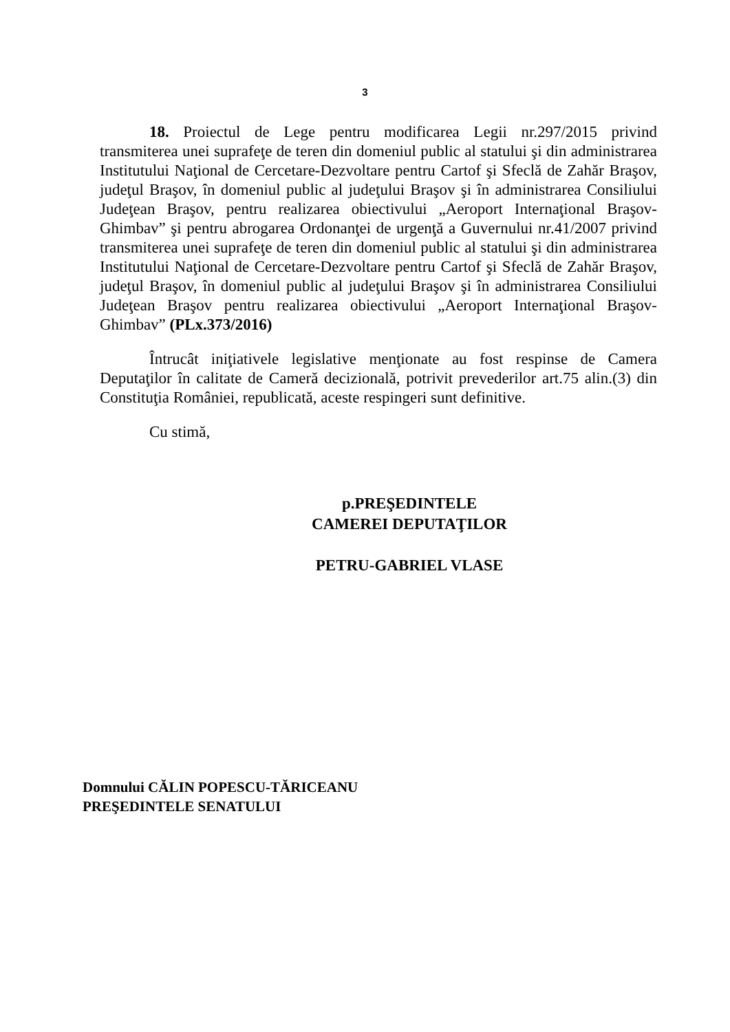3
18. Proiectul de Lege pentru modificarea Legii nr.297/2015 privind transmiterea unei suprafeţe de teren din domeniul public al statului şi din administrarea Institutului Naţional de Cercetare-Dezvoltare pentru Cartof şi Sfeclă de Zahăr Braşov, judeţul Braşov, în domeniul public al judeţului Braşov şi în administrarea Consiliului Judeţean Braşov, pentru realizarea obiectivului „Aeroport Internaţional Braşov-Ghimbav” şi pentru abrogarea Ordonanţei de urgenţă a Guvernului nr.41/2007 privind transmiterea unei suprafeţe de teren din domeniul public al statului şi din administrarea Institutului Naţional de Cercetare-Dezvoltare pentru Cartof şi Sfeclă de Zahăr Braşov, judeţul Braşov, în domeniul public al judeţului Braşov şi în administrarea Consiliului Judeţean Braşov pentru realizarea obiectivului „Aeroport Internaţional Braşov-Ghimbav” (PLx.373/2016)
Întrucât iniţiativele legislative menţionate au fost respinse de Camera Deputaţilor în calitate de Cameră decizională, potrivit prevederilor art.75 alin.(3) din Constituţia României, republicată, aceste respingeri sunt definitive.
Cu stimă,
p.PREŞEDINTELE
CAMEREI DEPUTAŢILOR
PETRU-GABRIEL VLASE
Domnului CĂLIN POPESCU-TĂRICEANU
PREŞEDINTELE SENATULUI